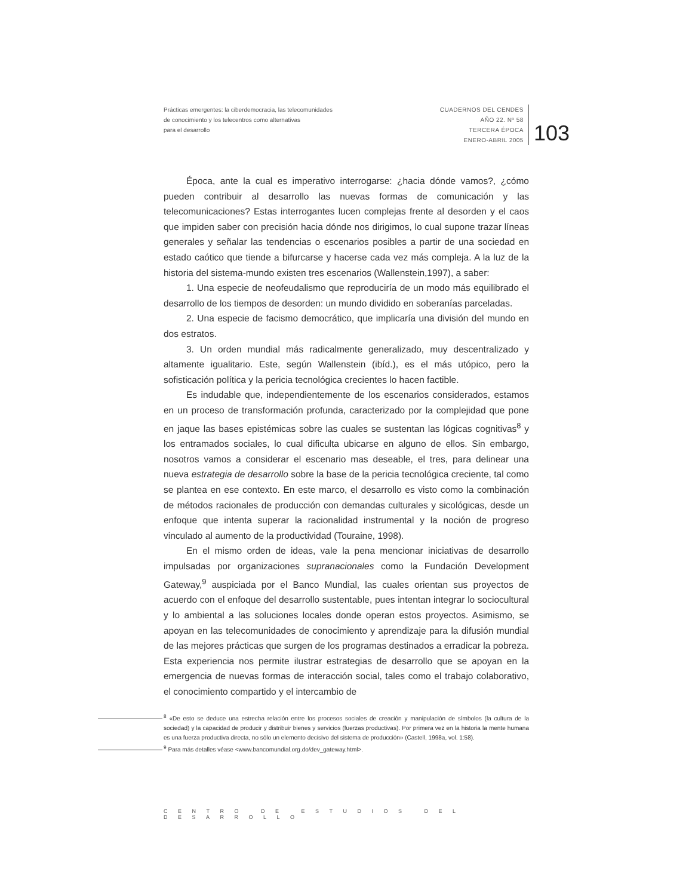Prácticas emergentes: la ciberdemocracia, las telecomunidades
de conocimiento y los telecentros como alternativas
para el desarrollo
CUADERNOS DEL CENDES
AÑO 22. Nº 58
TERCERA ÉPOCA
ENERO-ABRIL 2005
103
Época, ante la cual es imperativo interrogarse: ¿hacia dónde vamos?, ¿cómo pueden contribuir al desarrollo las nuevas formas de comunicación y las telecomunicaciones? Estas interrogantes lucen complejas frente al desorden y el caos que impiden saber con precisión hacia dónde nos dirigimos, lo cual supone trazar líneas generales y señalar las tendencias o escenarios posibles a partir de una sociedad en estado caótico que tiende a bifurcarse y hacerse cada vez más compleja. A la luz de la historia del sistema-mundo existen tres escenarios (Wallenstein,1997), a saber:
1. Una especie de neofeudalismo que reproduciría de un modo más equilibrado el desarrollo de los tiempos de desorden: un mundo dividido en soberanías parceladas.
2. Una especie de facismo democrático, que implicaría una división del mundo en dos estratos.
3. Un orden mundial más radicalmente generalizado, muy descentralizado y altamente igualitario. Este, según Wallenstein (ibíd.), es el más utópico, pero la sofisticación política y la pericia tecnológica crecientes lo hacen factible.
Es indudable que, independientemente de los escenarios considerados, estamos en un proceso de transformación profunda, caracterizado por la complejidad que pone en jaque las bases epistémicas sobre las cuales se sustentan las lógicas cognitivas<sup>8</sup> y los entramados sociales, lo cual dificulta ubicarse en alguno de ellos. Sin embargo, nosotros vamos a considerar el escenario mas deseable, el tres, para delinear una nueva estrategia de desarrollo sobre la base de la pericia tecnológica creciente, tal como se plantea en ese contexto. En este marco, el desarrollo es visto como la combinación de métodos racionales de producción con demandas culturales y sicológicas, desde un enfoque que intenta superar la racionalidad instrumental y la noción de progreso vinculado al aumento de la productividad (Touraine, 1998).
En el mismo orden de ideas, vale la pena mencionar iniciativas de desarrollo impulsadas por organizaciones supranacionales como la Fundación Development Gateway,<sup>9</sup> auspiciada por el Banco Mundial, las cuales orientan sus proyectos de acuerdo con el enfoque del desarrollo sustentable, pues intentan integrar lo sociocultural y lo ambiental a las soluciones locales donde operan estos proyectos. Asimismo, se apoyan en las telecomunidades de conocimiento y aprendizaje para la difusión mundial de las mejores prácticas que surgen de los programas destinados a erradicar la pobreza. Esta experiencia nos permite ilustrar estrategias de desarrollo que se apoyan en la emergencia de nuevas formas de interacción social, tales como el trabajo colaborativo, el conocimiento compartido y el intercambio de
<sup>8</sup> «De esto se deduce una estrecha relación entre los procesos sociales de creación y manipulación de símbolos (la cultura de la sociedad) y la capacidad de producir y distribuir bienes y servicios (fuerzas productivas). Por primera vez en la historia la mente humana es una fuerza productiva directa, no sólo un elemento decisivo del sistema de producción» (Castell, 1998a, vol. 1:58).
<sup>9</sup> Para más detalles véase <www.bancomundial.org.do/dev_gateway.html>.
CENTRO DE ESTUDIOS DEL DESARROLLO